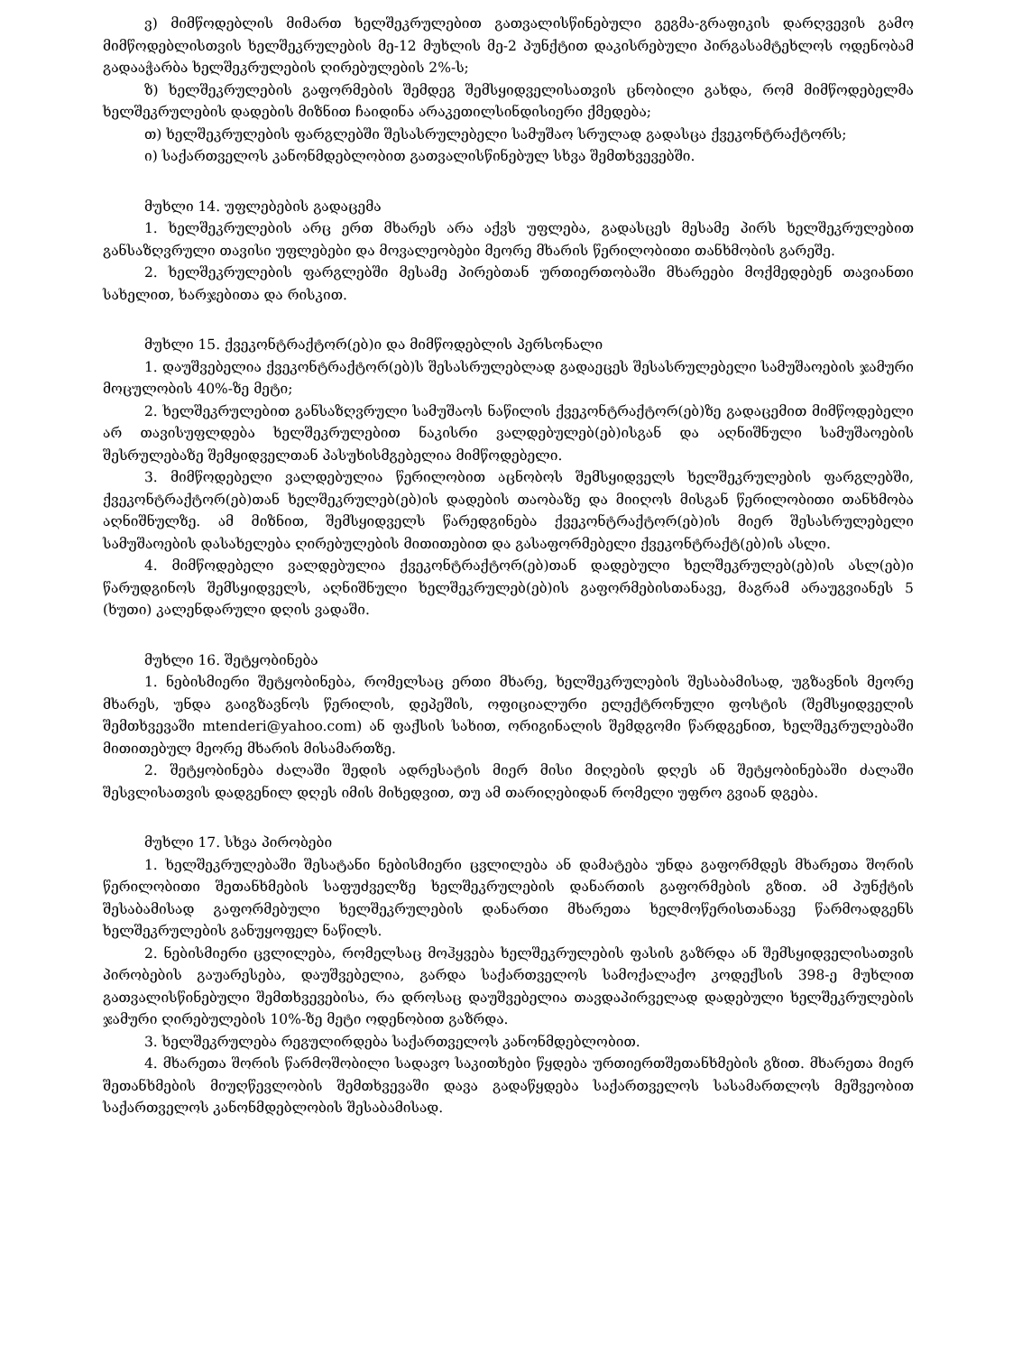ვ) მიმწოდებლის მიმართ ხელშეკრულებით გათვალისწინებული გეგმა-გრაფიკის დარღვევის გამო მიმწოდებლისთვის ხელშეკრულების მე-12 მუხლის მე-2 პუნქტით დაკისრებული პირგასამტეხლოს ოდენობამ გადააჭარბა ხელშეკრულების ღირებულების 2%-ს;
ზ) ხელშეკრულების გაფორმების შემდეგ შემსყიდველისათვის ცნობილი გახდა, რომ მიმწოდებელმა ხელშეკრულების დადების მიზნით ჩაიდინა არაკეთილსინდისიერი ქმედება;
თ) ხელშეკრულების ფარგლებში შესასრულებელი სამუშაო სრულად გადასცა ქვეკონტრაქტორს;
ი) საქართველოს კანონმდებლობით გათვალისწინებულ სხვა შემთხვევებში.
მუხლი 14. უფლებების გადაცემა
1. ხელშეკრულების არც ერთ მხარეს არა აქვს უფლება, გადასცეს მესამე პირს ხელშეკრულებით განსაზღვრული თავისი უფლებები და მოვალეობები მეორე მხარის წერილობითი თანხმობის გარეშე.
2. ხელშეკრულების ფარგლებში მესამე პირებთან ურთიერთობაში მხარეები მოქმედებენ თავიანთი სახელით, ხარჯებითა და რისკით.
მუხლი 15. ქვეკონტრაქტორ(ებ)ი და მიმწოდებლის პერსონალი
1. დაუშვებელია ქვეკონტრაქტორ(ებ)ს შესასრულებლად გადაეცეს შესასრულებელი სამუშაოების ჯამური მოცულობის 40%-ზე მეტი;
2. ხელშეკრულებით განსაზღვრული სამუშაოს ნაწილის ქვეკონტრაქტორ(ებ)ზე გადაცემით მიმწოდებელი არ თავისუფლდება ხელშეკრულებით ნაკისრი ვალდებულებ(ებ)ისგან და აღნიშნული სამუშაოების შესრულებაზე შემყიდველთან პასუხისმგებელია მიმწოდებელი.
3. მიმწოდებელი ვალდებულია წერილობით აცნობოს შემსყიდველს ხელშეკრულების ფარგლებში, ქვეკონტრაქტორ(ებ)თან ხელშეკრულებ(ებ)ის დადების თაობაზე და მიიღოს მისგან წერილობითი თანხმობა აღნიშნულზე. ამ მიზნით, შემსყიდველს წარედგინება ქვეკონტრაქტორ(ებ)ის მიერ შესასრულებელი სამუშაოების დასახელება ღირებულების მითითებით და გასაფორმებელი ქვეკონტრაქტ(ებ)ის ასლი.
4. მიმწოდებელი ვალდებულია ქვეკონტრაქტორ(ებ)თან დადებული ხელშეკრულებ(ებ)ის ასლ(ებ)ი წარუდგინოს შემსყიდველს, აღნიშნული ხელშეკრულებ(ებ)ის გაფორმებისთანავე, მაგრამ არაუგვიანეს 5 (ხუთი) კალენდარული დღის ვადაში.
მუხლი 16. შეტყობინება
1. ნებისმიერი შეტყობინება, რომელსაც ერთი მხარე, ხელშეკრულების შესაბამისად, უგზავნის მეორე მხარეს, უნდა გაიგზავნოს წერილის, დეპეშის, ოფიციალური ელექტრონული ფოსტის (შემსყიდველის შემთხვევაში mtenderi@yahoo.com) ან ფაქსის სახით, ორიგინალის შემდგომი წარდგენით, ხელშეკრულებაში მითითებულ მეორე მხარის მისამართზე.
2. შეტყობინება ძალაში შედის ადრესატის მიერ მისი მიღების დღეს ან შეტყობინებაში ძალაში შესვლისათვის დადგენილ დღეს იმის მიხედვით, თუ ამ თარიღებიდან რომელი უფრო გვიან დგება.
მუხლი 17. სხვა პირობები
1. ხელშეკრულებაში შესატანი ნებისმიერი ცვლილება ან დამატება უნდა გაფორმდეს მხარეთა შორის წერილობითი შეთანხმების საფუძველზე ხელშეკრულების დანართის გაფორმების გზით. ამ პუნქტის შესაბამისად გაფორმებული ხელშეკრულების დანართი მხარეთა ხელმოწერისთანავე წარმოადგენს ხელშეკრულების განუყოფელ ნაწილს.
2. ნებისმიერი ცვლილება, რომელსაც მოჰყვება ხელშეკრულების ფასის გაზრდა ან შემსყიდველისათვის პირობების გაუარესება, დაუშვებელია, გარდა საქართველოს სამოქალაქო კოდექსის 398-ე მუხლით გათვალისწინებული შემთხვევებისა, რა დროსაც დაუშვებელია თავდაპირველად დადებული ხელშეკრულების ჯამური ღირებულების 10%-ზე მეტი ოდენობით გაზრდა.
3. ხელშეკრულება რეგულირდება საქართველოს კანონმდებლობით.
4. მხარეთა შორის წარმოშობილი სადავო საკითხები წყდება ურთიერთშეთანხმების გზით. მხარეთა მიერ შეთანხმების მიუღწევლობის შემთხვევაში დავა გადაწყდება საქართველოს სასამართლოს მეშვეობით საქართველოს კანონმდებლობის შესაბამისად.